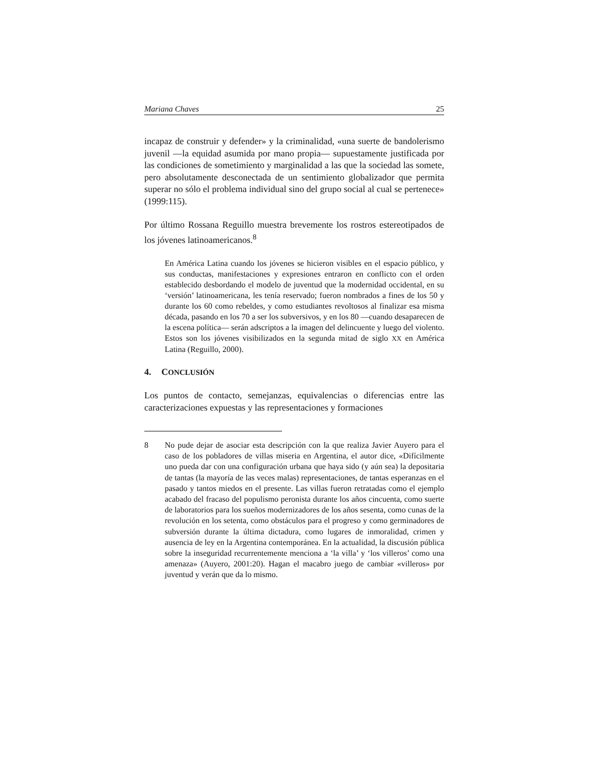Mariana Chaves 25
incapaz de construir y defender» y la criminalidad, «una suerte de bandolerismo juvenil —la equidad asumida por mano propia— supuestamente justificada por las condiciones de sometimiento y marginalidad a las que la sociedad las somete, pero absolutamente desconectada de un sentimiento globalizador que permita superar no sólo el problema individual sino del grupo social al cual se pertenece» (1999:115).
Por último Rossana Reguillo muestra brevemente los rostros estereotipados de los jóvenes latinoamericanos.<sup>8</sup>
En América Latina cuando los jóvenes se hicieron visibles en el espacio público, y sus conductas, manifestaciones y expresiones entraron en conflicto con el orden establecido desbordando el modelo de juventud que la modernidad occidental, en su ‘versión’ latinoamericana, les tenía reservado; fueron nombrados a fines de los 50 y durante los 60 como rebeldes, y como estudiantes revoltosos al finalizar esa misma década, pasando en los 70 a ser los subversivos, y en los 80 —cuando desaparecen de la escena política— serán adscriptos a la imagen del delincuente y luego del violento. Estos son los jóvenes visibilizados en la segunda mitad de siglo XX en América Latina (Reguillo, 2000).
4. CONCLUSIÓN
Los puntos de contacto, semejanzas, equivalencias o diferencias entre las caracterizaciones expuestas y las representaciones y formaciones
8 No pude dejar de asociar esta descripción con la que realiza Javier Auyero para el caso de los pobladores de villas miseria en Argentina, el autor dice, «Difícilmente uno pueda dar con una configuración urbana que haya sido (y aún sea) la depositaria de tantas (la mayoría de las veces malas) representaciones, de tantas esperanzas en el pasado y tantos miedos en el presente. Las villas fueron retratadas como el ejemplo acabado del fracaso del populismo peronista durante los años cincuenta, como suerte de laboratorios para los sueños modernizadores de los años sesenta, como cunas de la revolución en los setenta, como obstáculos para el progreso y como germinadores de subversión durante la última dictadura, como lugares de inmoralidad, crimen y ausencia de ley en la Argentina contemporánea. En la actualidad, la discusión pública sobre la inseguridad recurrentemente menciona a ‘la villa’ y ‘los villeros’ como una amenaza» (Auyero, 2001:20). Hagan el macabro juego de cambiar «villeros» por juventud y verán que da lo mismo.